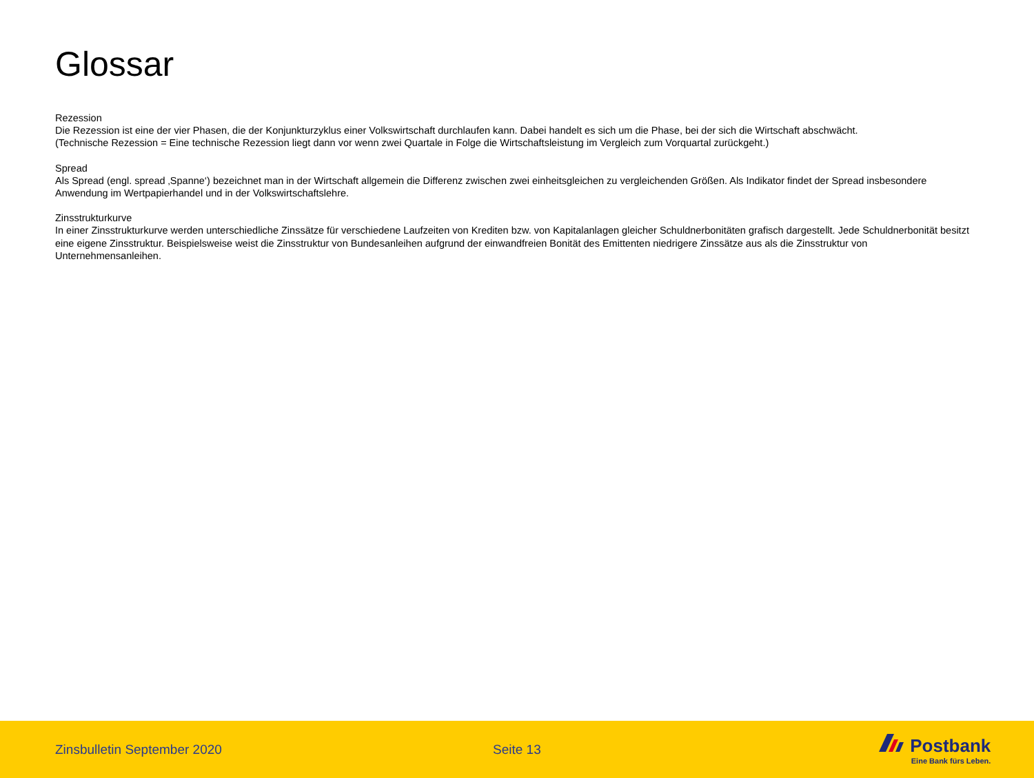Glossar
Rezession
Die Rezession ist eine der vier Phasen, die der Konjunkturzyklus einer Volkswirtschaft durchlaufen kann. Dabei handelt es sich um die Phase, bei der sich die Wirtschaft abschwächt.
(Technische Rezession = Eine technische Rezession liegt dann vor wenn zwei Quartale in Folge die Wirtschaftsleistung im Vergleich zum Vorquartal zurückgeht.)
Spread
Als Spread (engl. spread ‚Spanne‘) bezeichnet man in der Wirtschaft allgemein die Differenz zwischen zwei einheitsgleichen zu vergleichenden Größen. Als Indikator findet der Spread insbesondere Anwendung im Wertpapierhandel und in der Volkswirtschaftslehre.
Zinsstrukturkurve
In einer Zinsstrukturkurve werden unterschiedliche Zinssätze für verschiedene Laufzeiten von Krediten bzw. von Kapitalanlagen gleicher Schuldnerbonitäten grafisch dargestellt. Jede Schuldnerbonität besitzt eine eigene Zinsstruktur. Beispielsweise weist die Zinsstruktur von Bundesanleihen aufgrund der einwandfreien Bonität des Emittenten niedrigere Zinssätze aus als die Zinsstruktur von Unternehmensanleihen.
Zinsbulletin September 2020 Seite 13
Postbank
Eine Bank fürs Leben.